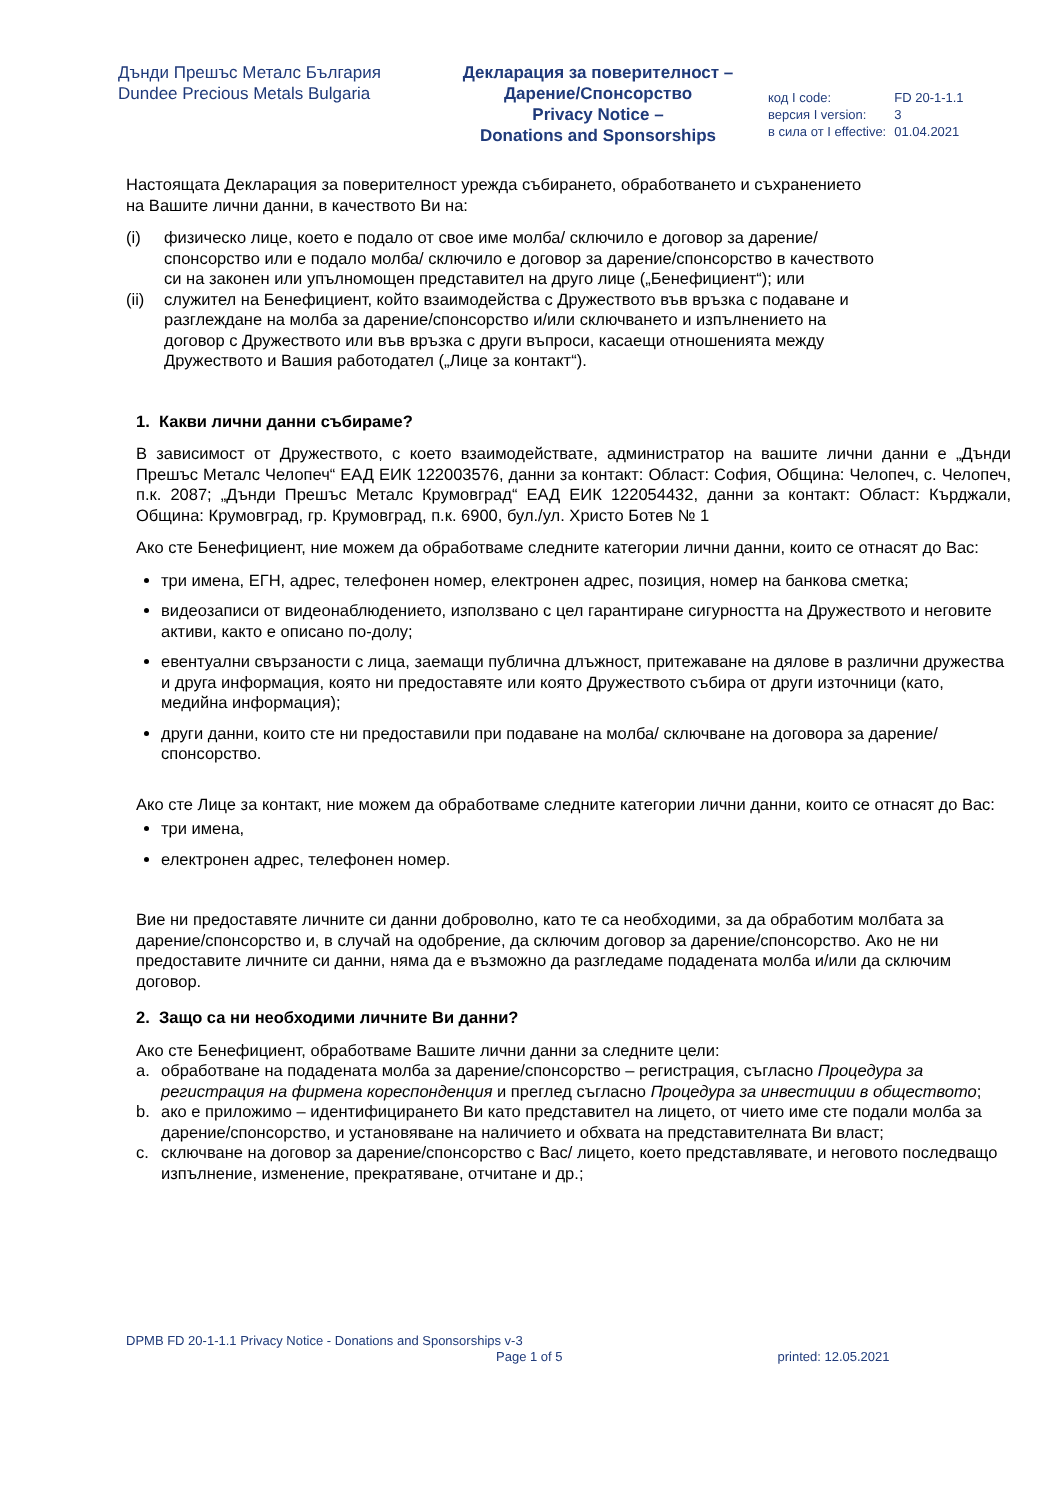Дънди Прешъс Металс България
Dundee Precious Metals Bulgaria
Декларация за поверителност –
Дарение/Спонсорство
Privacy Notice –
Donations and Sponsorships
| код I code: | FD 20-1-1.1 |
| версия I version: | 3 |
| в сила от I effective: | 01.04.2021 |
Настоящата Декларация за поверителност урежда събирането, обработването и съхранението
на Вашите лични данни, в качеството Ви на:
| (i) | физическо лице, което е подало от свое име молба/ сключило е договор за дарение/спонсорство или е подало молба/ сключило е договор за дарение/спонсорство в качеството си на законен или упълномощен представител на друго лице („Бенефициент“); или |
| (ii) | служител на Бенефициент, който взаимодейства с Дружеството във връзка с подаване и разглеждане на молба за дарение/спонсорство и/или сключването и изпълнението на договор с Дружеството или във връзка с други въпроси, касаещи отношенията между Дружеството и Вашия работодател („Лице за контакт“). |
1. Какви лични данни събираме?
В зависимост от Дружеството, с което взаимодействате, администратор на вашите лични данни е „Дънди Прешъс Металс Челопеч“ ЕАД ЕИК 122003576, данни за контакт: Област: София, Община: Челопеч, с. Челопеч, п.к. 2087; „Дънди Прешъс Металс Крумовград“ ЕАД ЕИК 122054432, данни за контакт: Област: Кърджали, Община: Крумовград, гр. Крумовград, п.к. 6900, бул./ул. Христо Ботев № 1
Ако сте Бенефициент, ние можем да обработваме следните категории лични данни, които се отнасят до Вас:
три имена, ЕГН, адрес, телефонен номер, електронен адрес, позиция, номер на банкова сметка;
видеозаписи от видеонаблюдението, използвано с цел гарантиране сигурността на Дружеството и неговите активи, както е описано по-долу;
евентуални свързаности с лица, заемащи публична длъжност, притежаване на дялове в различни дружества и друга информация, която ни предоставяте или която Дружеството събира от други източници (като, медийна информация);
други данни, които сте ни предоставили при подаване на молба/ сключване на договора за дарение/спонсорство.
Ако сте Лице за контакт, ние можем да обработваме следните категории лични данни, които се отнасят до Вас:
три имена,
електронен адрес, телефонен номер.
Вие ни предоставяте личните си данни доброволно, като те са необходими, за да обработим молбата за дарение/спонсорство и, в случай на одобрение, да сключим договор за дарение/спонсорство. Ако не ни предоставите личните си данни, няма да е възможно да разгледаме подадената молба и/или да сключим договор.
2. Защо са ни необходими личните Ви данни?
Ако сте Бенефициент, обработваме Вашите лични данни за следните цели:
| a. | обработване на подадената молба за дарение/спонсорство – регистрация, съгласно Процедура за регистрация на фирмена кореспонденция и преглед съгласно Процедура за инвестиции в обществото ; |
| b. | ако е приложимо – идентифицирането Ви като представител на лицето, от чието име сте подали молба за дарение/спонсорство, и установяване на наличието и обхвата на представителната Ви власт; |
| c. | сключване на договор за дарение/спонсорство с Вас/ лицето, което представлявате, и неговото последващо изпълнение, изменение, прекратяване, отчитане и др.; |
DPMB FD 20-1-1.1 Privacy Notice - Donations and Sponsorships v-3
Page 1 of 5 printed: 12.05.2021